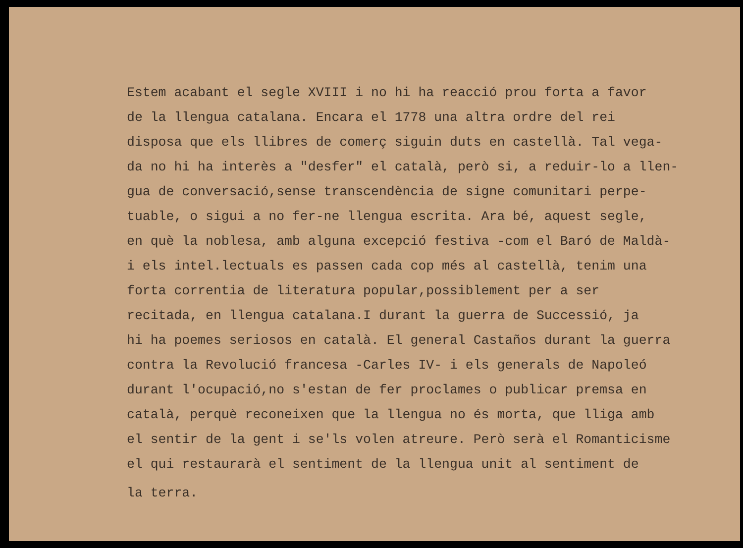Estem acabant el segle XVIII i no hi ha reacció prou forta a favor de la llengua catalana. Encara el 1778 una altra ordre del rei disposa que els llibres de comerç siguin duts en castellà. Tal vega- da no hi ha interès a "desfer" el català, però si, a reduir-lo a llen- gua de conversació,sense transcendència de signe comunitari perpe- tuable, o sigui a no fer-ne llengua escrita. Ara bé, aquest segle, en què la noblesa, amb alguna excepció festiva -com el Baró de Maldà- i els intel.lectuals es passen cada cop més al castellà, tenim una forta correntia de literatura popular,possiblement per a ser recitada, en llengua catalana.I durant la guerra de Successió, ja hi ha poemes seriosos en català. El general Castaños durant la guerra contra la Revolució francesa -Carles IV- i els generals de Napoleó durant l'ocupació,no s'estan de fer proclames o publicar premsa en català, perquè reconeixen que la llengua no és morta, que lliga amb el sentir de la gent i se'ls volen atreure. Però serà el Romanticisme el qui restaurarà el sentiment de la llengua unit al sentiment de
la terra.